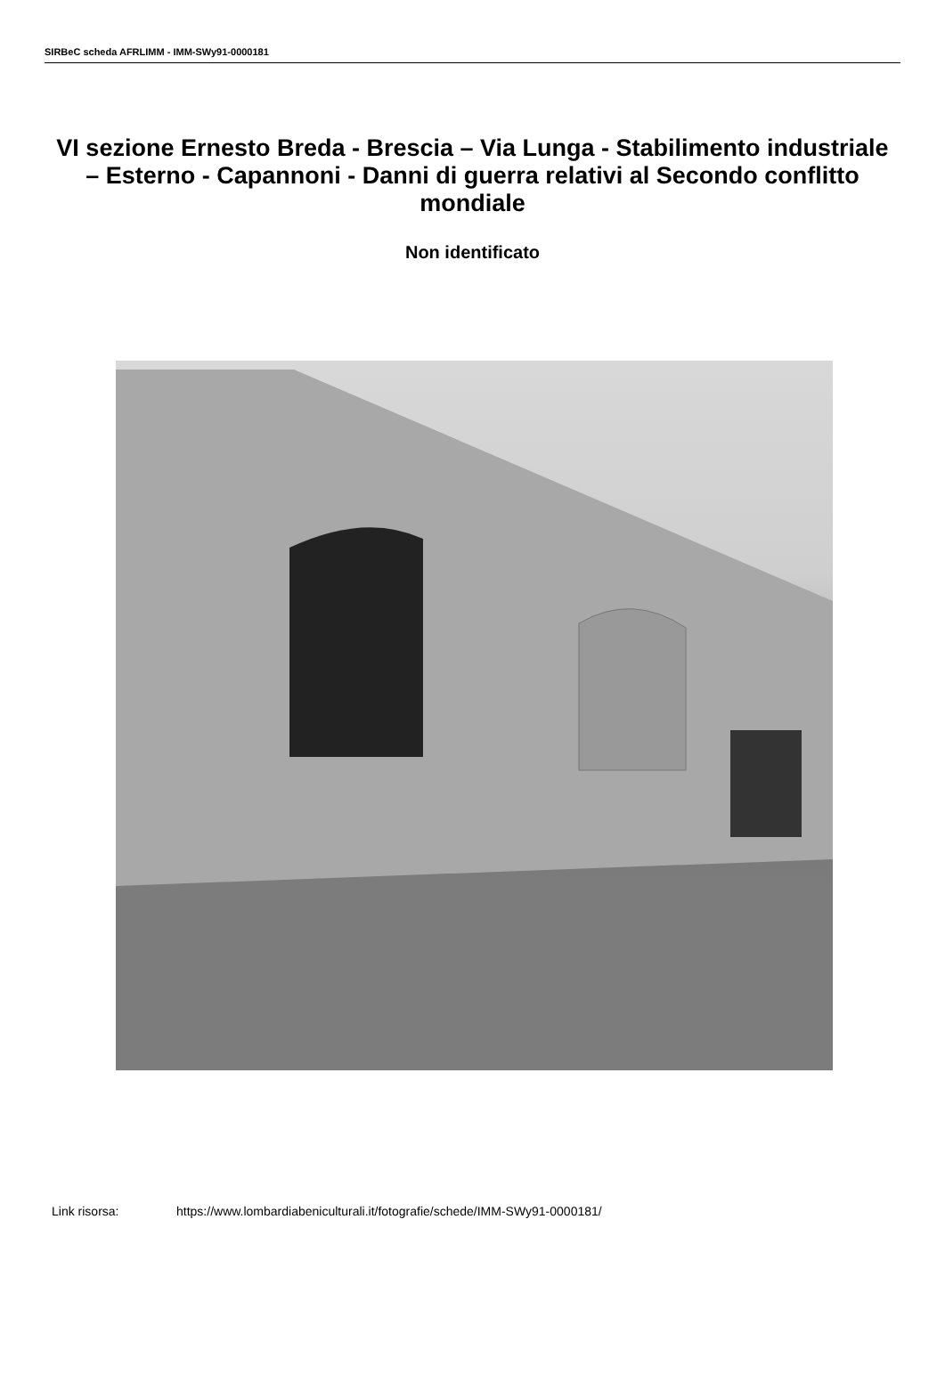SIRBeC scheda AFRLIMM - IMM-SWy91-0000181
VI sezione Ernesto Breda - Brescia – Via Lunga - Stabilimento industriale – Esterno - Capannoni - Danni di guerra relativi al Secondo conflitto mondiale
Non identificato
Link risorsa: https://www.lombardiabeniculturali.it/fotografie/schede/IMM-SWy91-0000181/